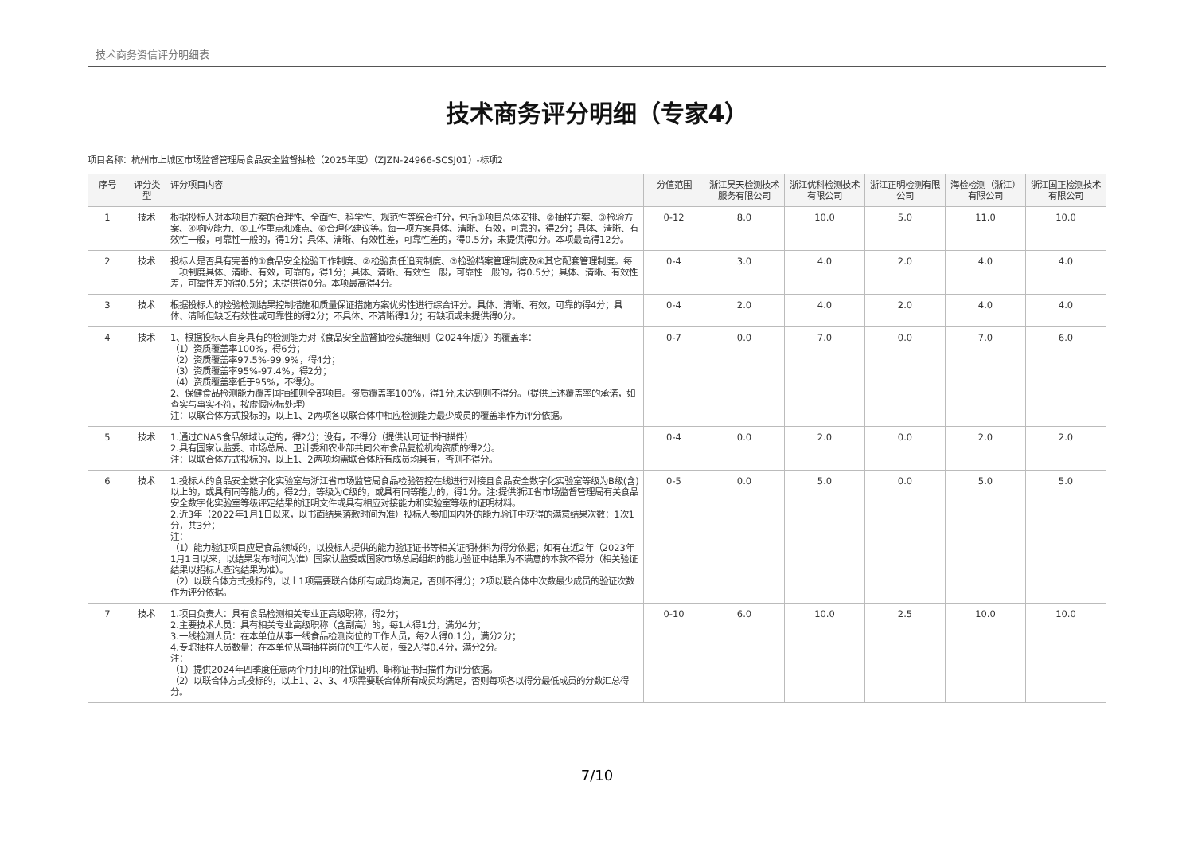技术商务资信评分明细表
技术商务评分明细（专家4）
项目名称：杭州市上城区市场监督管理局食品安全监督抽检（2025年度）（ZJZN-24966-SCSJ01）-标项2
| 序号 | 评分类型 | 评分项目内容 | 分值范围 | 浙江昊天检测技术服务有限公司 | 浙江优科检测技术有限公司 | 浙江正明检测有限公司 | 海检检测（浙江）有限公司 | 浙江国正检测技术有限公司 |
| --- | --- | --- | --- | --- | --- | --- | --- | --- |
| 1 | 技术 | 根据投标人对本项目方案的合理性、全面性、科学性、规范性等综合打分，包括①项目总体安排、②抽样方案、③检验方案、④响应能力、⑤工作重点和难点、⑥合理化建议等。每一项方案具体、清晰、有效，可靠的，得2分；具体、清晰、有效性一般，可靠性一般的，得1分；具体、清晰、有效性差，可靠性差的，得0.5分，未提供得0分。本项最高得12分。 | 0-12 | 8.0 | 10.0 | 5.0 | 11.0 | 10.0 |
| 2 | 技术 | 投标人是否具有完善的①食品安全检验工作制度、②检验责任追究制度、③检验档案管理制度及④其它配套管理制度。每一项制度具体、清晰、有效，可靠的，得1分；具体、清晰、有效性一般，可靠性一般的，得0.5分；具体、清晰、有效性差，可靠性差的得0.5分；未提供得0分。本项最高得4分。 | 0-4 | 3.0 | 4.0 | 2.0 | 4.0 | 4.0 |
| 3 | 技术 | 根据投标人的检验检测结果控制措施和质量保证措施方案优劣性进行综合评分。具体、清晰、有效，可靠的得4分；具体、清晰但缺乏有效性或可靠性的得2分；不具体、不清晰得1分；有缺项或未提供得0分。 | 0-4 | 2.0 | 4.0 | 2.0 | 4.0 | 4.0 |
| 4 | 技术 | 1、根据投标人自身具有的检测能力对《食品安全监督抽检实施细则（2024年版）》的覆盖率： （1）资质覆盖率100%，得6分； （2）资质覆盖率97.5%-99.9%，得4分； （3）资质覆盖率95%-97.4%，得2分； （4）资质覆盖率低于95%，不得分。 2、保健食品检测能力覆盖国抽细则全部项目。资质覆盖率100%，得1分,未达到则不得分。（提供上述覆盖率的承诺，如查实与事实不符，按虚假应标处理） 注：以联合体方式投标的，以上1、2两项各以联合体中相应检测能力最少成员的覆盖率作为评分依据。 | 0-7 | 0.0 | 7.0 | 0.0 | 7.0 | 6.0 |
| 5 | 技术 | 1.通过CNAS食品领域认定的，得2分；没有，不得分（提供认可证书扫描件） 2.具有国家认监委、市场总局、卫计委和农业部共同公布食品复检机构资质的得2分。 注：以联合体方式投标的，以上1、2两项均需联合体所有成员均具有，否则不得分。 | 0-4 | 0.0 | 2.0 | 0.0 | 2.0 | 2.0 |
| 6 | 技术 | 1.投标人的食品安全数字化实验室与浙江省市场监管局食品检验智控在线进行对接且食品安全数字化实验室等级为B级(含)以上的，或具有同等能力的，得2分，等级为C级的，或具有同等能力的，得1分。注:提供浙江省市场监督管理局有关食品安全数字化实验室等级评定结果的证明文件或具有相应对接能力和实验室等级的证明材料。 2.近3年（2022年1月1日以来，以书面结果落款时间为准）投标人参加国内外的能力验证中获得的满意结果次数：1次1分，共3分； 注： （1）能力验证项目应是食品领域的，以投标人提供的能力验证证书等相关证明材料为得分依据；如有在近2年（2023年1月1日以来，以结果发布时间为准）国家认监委或国家市场总局组织的能力验证中结果为不满意的本款不得分（相关验证结果以招标人查询结果为准）。 （2）以联合体方式投标的，以上1项需要联合体所有成员均满足，否则不得分；2项以联合体中次数最少成员的验证次数作为评分依据。 | 0-5 | 0.0 | 5.0 | 0.0 | 5.0 | 5.0 |
| 7 | 技术 | 1.项目负责人：具有食品检测相关专业正高级职称，得2分； 2.主要技术人员：具有相关专业高级职称（含副高）的，每1人得1分，满分4分； 3.一线检测人员：在本单位从事一线食品检测岗位的工作人员，每2人得0.1分，满分2分； 4.专职抽样人员数量：在本单位从事抽样岗位的工作人员，每2人得0.4分，满分2分。 注： （1）提供2024年四季度任意两个月打印的社保证明、职称证书扫描件为评分依据。 （2）以联合体方式投标的，以上1、2、3、4项需要联合体所有成员均满足，否则每项各以得分最低成员的分数汇总得分。 | 0-10 | 6.0 | 10.0 | 2.5 | 10.0 | 10.0 |
7/10